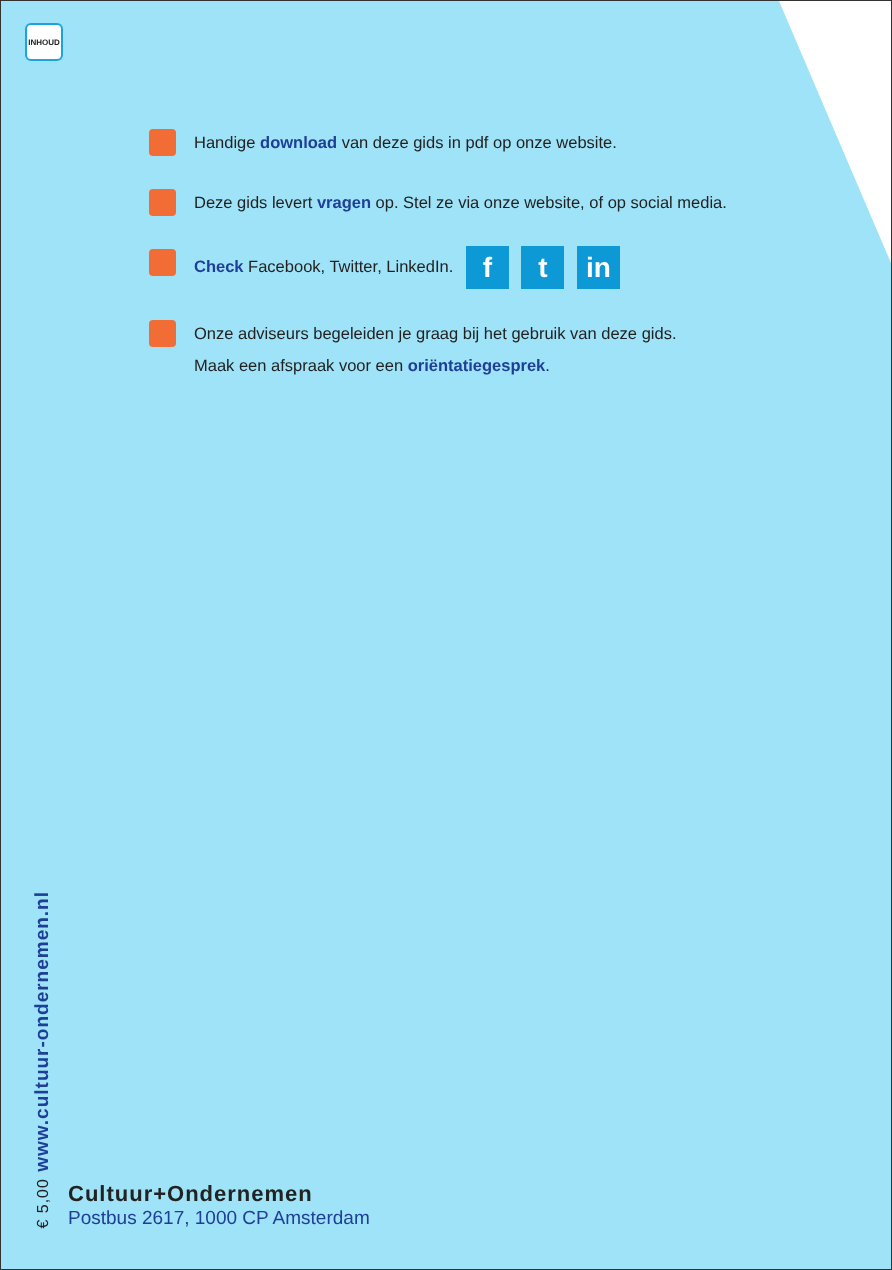INHOUD
Handige download van deze gids in pdf op onze website.
Deze gids levert vragen op. Stel ze via onze website, of op social media.
Check Facebook, Twitter, LinkedIn. f t in
Onze adviseurs begeleiden je graag bij het gebruik van deze gids.
Maak een afspraak voor een oriëntatiegesprek.
€ 5,00 www.cultuur-ondernemen.nl
Cultuur+Ondernemen
Postbus 2617, 1000 CP Amsterdam